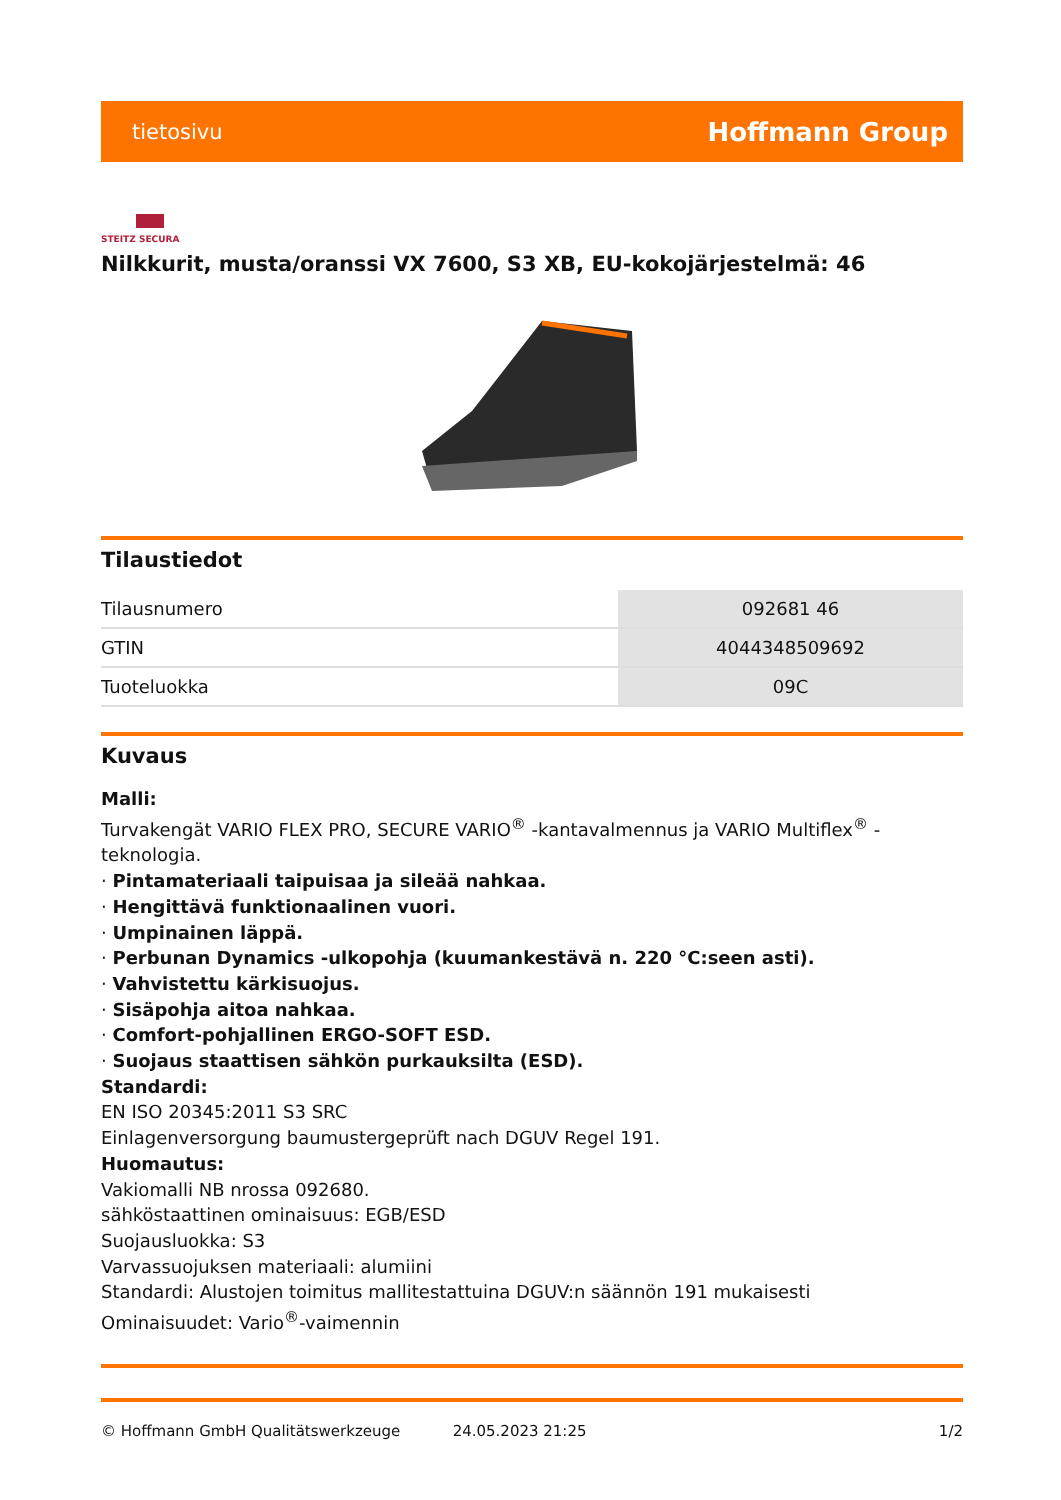tietosivu Hoffmann Group
STEITZ SECURA
Nilkkurit, musta/oranssi VX 7600, S3 XB, EU-kokojärjestelmä: 46
Tilaustiedot
| Tilausnumero | 092681 46 |
| GTIN | 4044348509692 |
| Tuoteluokka | 09C |
Kuvaus
Malli:
Turvakengät VARIO FLEX PRO, SECURE VARIO<sup>®</sup> -kantavalmennus ja VARIO Multiflex<sup>®</sup> -teknologia.
· Pintamateriaali taipuisaa ja sileää nahkaa.
· Hengittävä funktionaalinen vuori.
· Umpinainen läppä.
· Perbunan Dynamics -ulkopohja (kuumankestävä n. 220 °C:seen asti).
· Vahvistettu kärkisuojus.
· Sisäpohja aitoa nahkaa.
· Comfort-pohjallinen ERGO-SOFT ESD.
· Suojaus staattisen sähkön purkauksilta (ESD).
Standardi:
EN ISO 20345:2011 S3 SRC
Einlagenversorgung baumustergeprüft nach DGUV Regel 191.
Huomautus:
Vakiomalli NB nrossa 092680.
sähköstaattinen ominaisuus: EGB/ESD
Suojausluokka: S3
Varvassuojuksen materiaali: alumiini
Standardi: Alustojen toimitus mallitestattuina DGUV:n säännön 191 mukaisesti
Ominaisuudet: Vario<sup>®</sup>-vaimennin
© Hoffmann GmbH Qualitätswerkzeuge 24.05.2023 21:25 1/2